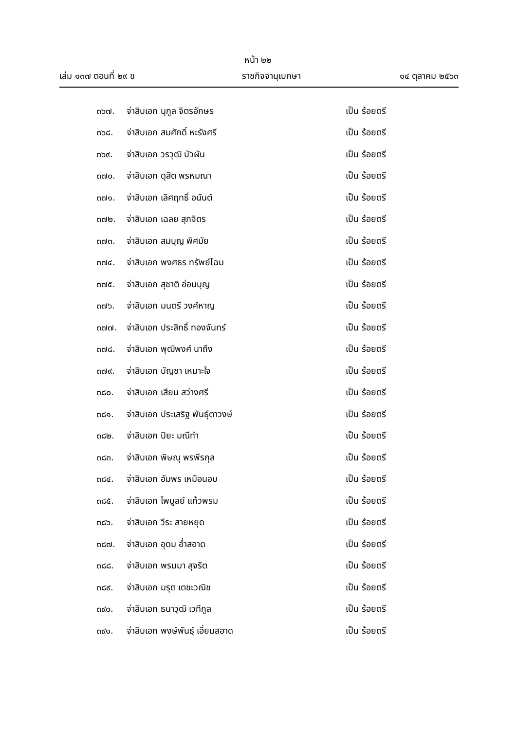หน้า ๒๒
เล่ม ๑๓๗ ตอนที่ ๒๙ ข ราชกิจจานุเบกษา ๑๔ ตุลาคม ๒๕๖๓
๓๖๗. จ่าสิบเอก นุกูล จิตรอักษร เป็น ร้อยตรี
๓๖๘. จ่าสิบเอก สมศักดิ์ หะรังศรี เป็น ร้อยตรี
๓๖๙. จ่าสิบเอก วรวุฒิ บัวผัน เป็น ร้อยตรี
๓๗๐. จ่าสิบเอก ดุสิต พรหมณา เป็น ร้อยตรี
๓๗๑. จ่าสิบเอก เลิศฤทธิ์ อนันต์ เป็น ร้อยตรี
๓๗๒. จ่าสิบเอก เฉลย สุภจิตร เป็น ร้อยตรี
๓๗๓. จ่าสิบเอก สมบุญ พิศมัย เป็น ร้อยตรี
๓๗๔. จ่าสิบเอก พงศธร ทรัพย์โฉม เป็น ร้อยตรี
๓๗๕. จ่าสิบเอก สุชาติ อ่อนบุญ เป็น ร้อยตรี
๓๗๖. จ่าสิบเอก มนตรี วงศ์หาญ เป็น ร้อยตรี
๓๗๗. จ่าสิบเอก ประสิทธิ์ ทองจันทร์ เป็น ร้อยตรี
๓๗๘. จ่าสิบเอก พุฒิพงศ์ นาถึง เป็น ร้อยตรี
๓๗๙. จ่าสิบเอก บัญชา เหมาะใจ เป็น ร้อยตรี
๓๘๐. จ่าสิบเอก เสียน สว่างศรี เป็น ร้อยตรี
๓๘๑. จ่าสิบเอก ประเสริฐ พันธุ์ตาวงษ์ เป็น ร้อยตรี
๓๘๒. จ่าสิบเอก ปิยะ มณีทำ เป็น ร้อยตรี
๓๘๓. จ่าสิบเอก พิษณุ พรพีรกุล เป็น ร้อยตรี
๓๘๔. จ่าสิบเอก อัมพร เหมือนอบ เป็น ร้อยตรี
๓๘๕. จ่าสิบเอก ไพบูลย์ แก้วพรม เป็น ร้อยตรี
๓๘๖. จ่าสิบเอก วีระ สายหยุด เป็น ร้อยตรี
๓๘๗. จ่าสิบเอก อุดม อ่ำสอาด เป็น ร้อยตรี
๓๘๘. จ่าสิบเอก พรมมา สุจริต เป็น ร้อยตรี
๓๘๙. จ่าสิบเอก มรุต เตชะวณิช เป็น ร้อยตรี
๓๙๐. จ่าสิบเอก ธนาวุฒิ เวทีกูล เป็น ร้อยตรี
๓๙๑. จ่าสิบเอก พงษ์พันธุ์ เอี่ยมสอาด เป็น ร้อยตรี